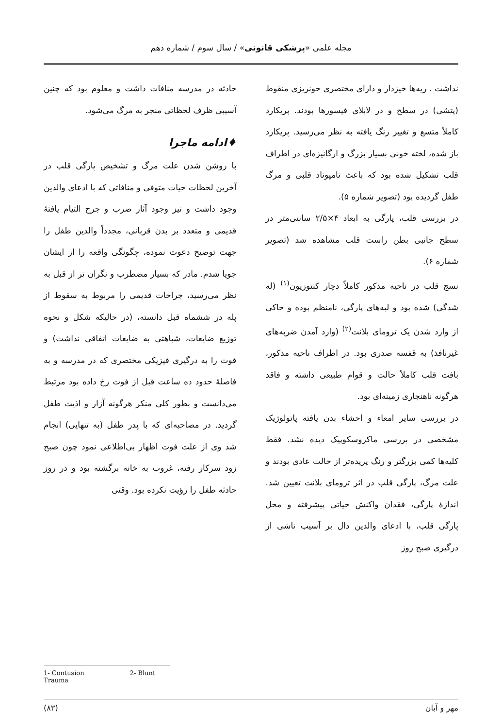مجله علمی «پزشکی قانونی» / سال سوم / شماره دهم
نداشت . ریه‌ها خیزدار و دارای مختصری خونریزی منقوط (پتشی) در سطح و در لابلای فیسورها بودند. پریکارد کاملاً متسع و تغییر رنگ یافته به نظر می‌رسید. پریکارد باز شده، لخته خونی بسیار بزرگ و ارگانیزه‌ای در اطراف قلب تشکیل شده بود که باعث تامپوناد قلبی و مرگ طفل گردیده بود (تصویر شماره ۵).
در بررسی قلب، پارگی به ابعاد ۴×۲/۵ سانتی‌متر در سطح جانبی بطن راست قلب مشاهده شد (تصویر شماره ۶).
نسج قلب در ناحیه مذکور کاملاً دچار کنتوزیون<sup>(۱)</sup> (له شدگی) شده بود و لبه‌های پارگی، نامنظم بوده و حاکی از وارد شدن یک ترومای بلانت<sup>(۲)</sup> (وارد آمدن ضربه‌های غیرنافذ) به قفسه صدری بود. در اطراف ناحیه مذکور، بافت قلب کاملاً حالت و قوام طبیعی داشته و فاقد هرگونه ناهنجاری زمینه‌ای بود.
در بررسی سایر امعاء و احشاء بدن یافته پاتولوژیک مشخصی در بررسی ماکروسکوپیک دیده نشد. فقط کلیه‌ها کمی بزرگتر و رنگ پریده‌تر از حالت عادی بودند و علت مرگ، پارگی قلب در اثر ترومای بلانت تعیین شد. اندازهٔ پارگی، فقدان واکنش حیاتی پیشرفته و محل پارگی قلب، با ادعای والدین دال بر آسیب ناشی از درگیری صبح روز
حادثه در مدرسه منافات داشت و معلوم بود که چنین آسیبی ظرف لحظاتی منجر به مرگ می‌شود.
♦ادامه ماجرا
با روشن شدن علت مرگ و تشخیص پارگی قلب در آخرین لحظات حیات متوفی و منافاتی که با ادعای والدین وجود داشت و نیز وجود آثار ضرب و جرح التیام یافتهٔ قدیمی و متعدد بر بدن قربانی، مجدداً والدین طفل را جهت توضیح دعوت نموده، چگونگی واقعه را از ایشان جویا شدم. مادر که بسیار مضطرب و نگران تر از قبل به نظر می‌رسید، جراحات قدیمی را مربوط به سقوط از پله در ششماه قبل دانسته، (در حالیکه شکل و نحوه توزیع ضایعات، شباهتی به ضایعات اتفاقی نداشت) و فوت را به درگیری فیزیکی مختصری که در مدرسه و به فاصلهٔ حدود ده ساعت قبل از فوت رخ داده بود مرتبط می‌دانست و بطور کلی منکر هرگونه آزار و اذیت طفل گردید. در مصاحبه‌ای که با پدر طفل (به تنهایی) انجام شد وی از علت فوت اظهار بی‌اطلاعی نمود چون صبح زود سرکار رفته، غروب به خانه برگشته بود و در روز حادثه طفل را رؤیت نکرده بود. وقتی
1- Contusion 2- Blunt Trauma
مهر و آبان (۸۳)